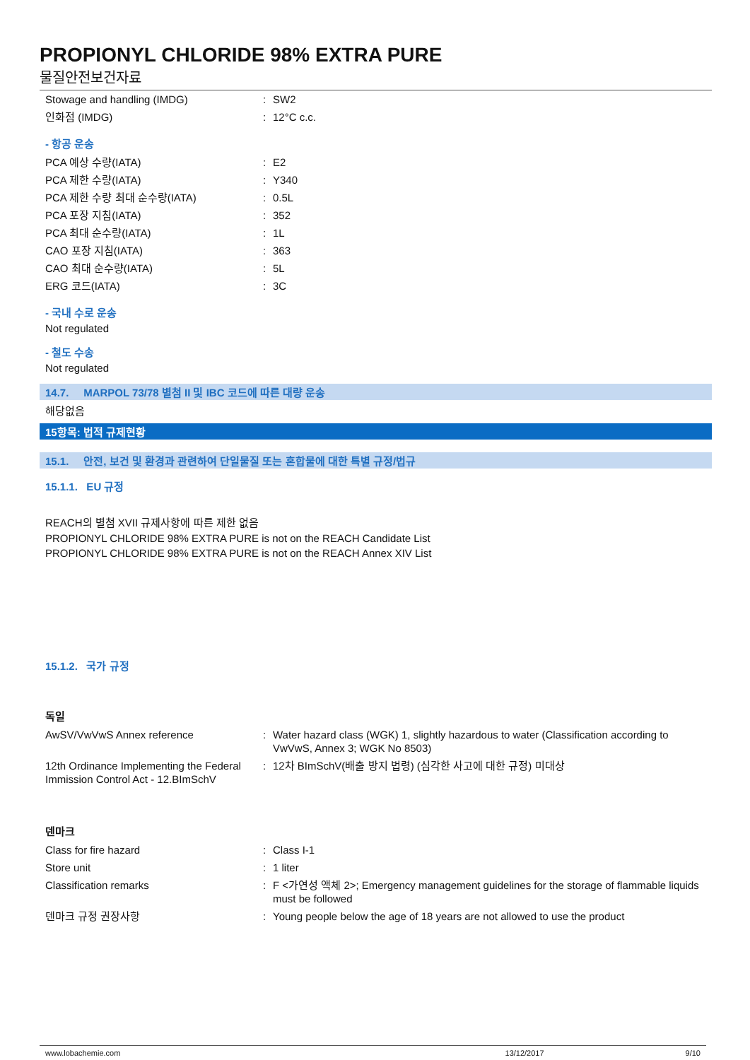PROPIONYL CHLORIDE 98% EXTRA PURE
물질안전보건자료
| Stowage and handling (IMDG) | : | SW2 |
| 인화점 (IMDG) | : | 12°C c.c. |
- 항공 운송
| PCA 예상 수량(IATA) | : | E2 |
| PCA 제한 수량(IATA) | : | Y340 |
| PCA 제한 수량 최대 순수량(IATA) | : | 0.5L |
| PCA 포장 지침(IATA) | : | 352 |
| PCA 최대 순수량(IATA) | : | 1L |
| CAO 포장 지침(IATA) | : | 363 |
| CAO 최대 순수량(IATA) | : | 5L |
| ERG 코드(IATA) | : | 3C |
- 국내 수로 운송
Not regulated
- 철도 수송
Not regulated
14.7. MARPOL 73/78 별첨 II 및 IBC 코드에 따른 대량 운송
해당없음
15항목: 법적 규제현황
15.1. 안전, 보건 및 환경과 관련하여 단일물질 또는 혼합물에 대한 특별 규정/법규
15.1.1. EU 규정
REACH의 별첨 XVII 규제사항에 따른 제한 없음
PROPIONYL CHLORIDE 98% EXTRA PURE is not on the REACH Candidate List
PROPIONYL CHLORIDE 98% EXTRA PURE is not on the REACH Annex XIV List
15.1.2. 국가 규정
독일
| AwSV/VwVwS Annex reference | : | Water hazard class (WGK) 1, slightly hazardous to water (Classification according to VwVwS, Annex 3; WGK No 8503) |
| 12th Ordinance Implementing the Federal Immission Control Act - 12.BImSchV | : | 12차 BImSchV(배출 방지 법령) (심각한 사고에 대한 규정) 미대상 |
덴마크
| Class for fire hazard | : | Class I-1 |
| Store unit | : | 1 liter |
| Classification remarks | : | F <가연성 액체 2>; Emergency management guidelines for the storage of flammable liquids must be followed |
| 덴마크 규정 권장사항 | : | Young people below the age of 18 years are not allowed to use the product |
www.lobachemie.com 13/12/2017 9/10